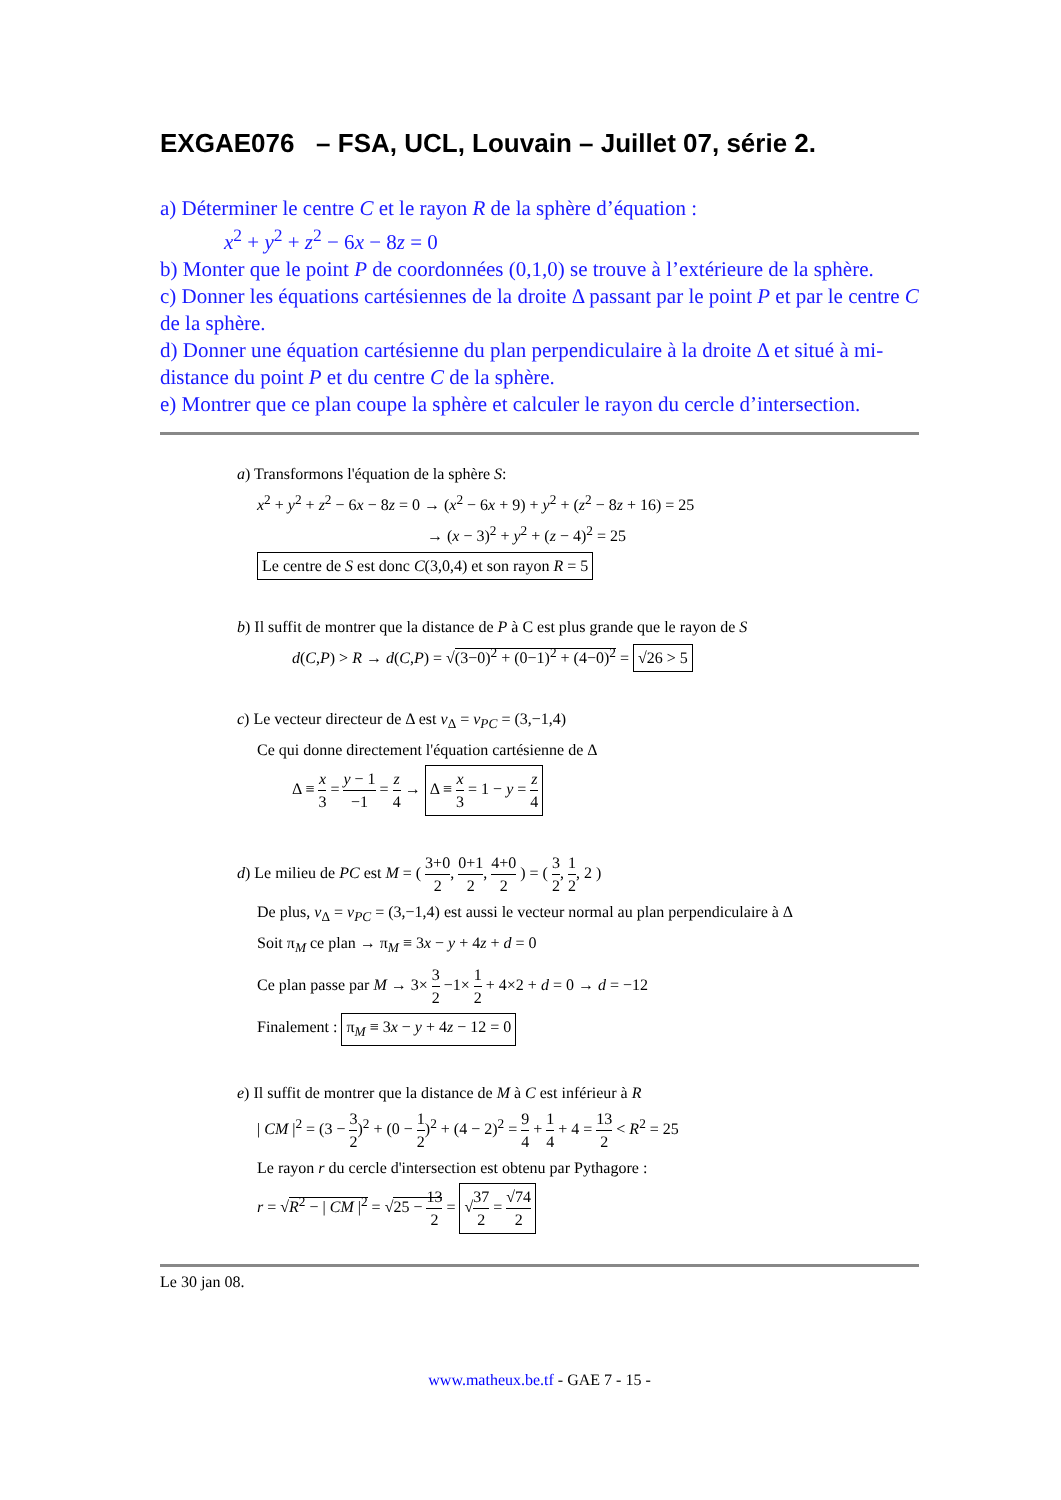EXGAE076 – FSA, UCL, Louvain – Juillet 07, série 2.
a) Déterminer le centre C et le rayon R de la sphère d’équation :
x<sup>2</sup> + y<sup>2</sup> + z<sup>2</sup> − 6x − 8z = 0
b) Monter que le point P de coordonnées (0,1,0) se trouve à l’extérieure de la sphère.
c) Donner les équations cartésiennes de la droite Δ passant par le point P et par le centre C de la sphère.
d) Donner une équation cartésienne du plan perpendiculaire à la droite Δ et situé à mi-distance du point P et du centre C de la sphère.
e) Montrer que ce plan coupe la sphère et calculer le rayon du cercle d’intersection.
a) Transformons l'équation de la sphère S:
x<sup>2</sup> + y<sup>2</sup> + z<sup>2</sup> − 6x − 8z = 0 → (x<sup>2</sup> − 6x + 9) + y<sup>2</sup> + (z<sup>2</sup> − 8z + 16) = 25
→ (x − 3)<sup>2</sup> + y<sup>2</sup> + (z − 4)<sup>2</sup> = 25
Le centre de S est donc C(3,0,4) et son rayon R = 5
b) Il suffit de montrer que la distance de P à C est plus grande que le rayon de S
d(C,P) > R → d(C,P) = √(3−0)<sup>2</sup> + (0−1)<sup>2</sup> + (4−0)<sup>2</sup> = √26 > 5
c) Le vecteur directeur de Δ est v<sub>Δ</sub> = v<sub>PC</sub> = (3,−1,4)
Ce qui donne directement l'équation cartésienne de Δ
Δ ≡ x 3 = y − 1 −1 = z 4 → Δ ≡ x 3 = 1 − y = z 4
d) Le milieu de PC est M = ( 3+0 2, 0+1 2, 4+0 2 ) = ( 3 2, 1 2, 2 )
De plus, v<sub>Δ</sub> = v<sub>PC</sub> = (3,−1,4) est aussi le vecteur normal au plan perpendiculaire à Δ
Soit π<sub>M</sub> ce plan → π<sub>M</sub> ≡ 3x − y + 4z + d = 0
Ce plan passe par M → 3× 3 2 −1× 1 2 + 4×2 + d = 0 → d = −12
Finalement : π<sub>M</sub> ≡ 3x − y + 4z − 12 = 0
e) Il suffit de montrer que la distance de M à C est inférieur à R
| CM |<sup>2</sup> = (3 − 3 2)<sup>2</sup> + (0 − 1 2)<sup>2</sup> + (4 − 2)<sup>2</sup> = 9 4 + 1 4 + 4 = 13 2 < R<sup>2</sup> = 25
Le rayon r du cercle d'intersection est obtenu par Pythagore :
r = √R<sup>2</sup> − | CM |<sup>2</sup> = √25 − 13 2 = √37 2 = √74 2
Le 30 jan 08.
www.matheux.be.tf - GAE 7 - 15 -